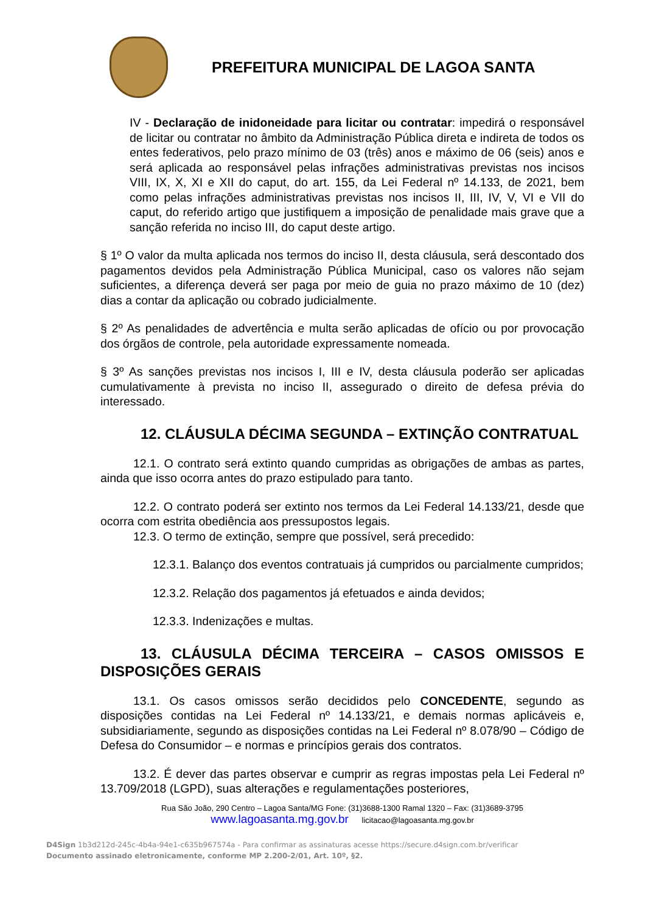PREFEITURA MUNICIPAL DE LAGOA SANTA
IV - Declaração de inidoneidade para licitar ou contratar: impedirá o responsável de licitar ou contratar no âmbito da Administração Pública direta e indireta de todos os entes federativos, pelo prazo mínimo de 03 (três) anos e máximo de 06 (seis) anos e será aplicada ao responsável pelas infrações administrativas previstas nos incisos VIII, IX, X, XI e XII do caput, do art. 155, da Lei Federal nº 14.133, de 2021, bem como pelas infrações administrativas previstas nos incisos II, III, IV, V, VI e VII do caput, do referido artigo que justifiquem a imposição de penalidade mais grave que a sanção referida no inciso III, do caput deste artigo.
§ 1º O valor da multa aplicada nos termos do inciso II, desta cláusula, será descontado dos pagamentos devidos pela Administração Pública Municipal, caso os valores não sejam suficientes, a diferença deverá ser paga por meio de guia no prazo máximo de 10 (dez) dias a contar da aplicação ou cobrado judicialmente.
§ 2º As penalidades de advertência e multa serão aplicadas de ofício ou por provocação dos órgãos de controle, pela autoridade expressamente nomeada.
§ 3º As sanções previstas nos incisos I, III e IV, desta cláusula poderão ser aplicadas cumulativamente à prevista no inciso II, assegurado o direito de defesa prévia do interessado.
12. CLÁUSULA DÉCIMA SEGUNDA – EXTINÇÃO CONTRATUAL
12.1. O contrato será extinto quando cumpridas as obrigações de ambas as partes, ainda que isso ocorra antes do prazo estipulado para tanto.
12.2. O contrato poderá ser extinto nos termos da Lei Federal 14.133/21, desde que ocorra com estrita obediência aos pressupostos legais.
12.3. O termo de extinção, sempre que possível, será precedido:
12.3.1. Balanço dos eventos contratuais já cumpridos ou parcialmente cumpridos;
12.3.2. Relação dos pagamentos já efetuados e ainda devidos;
12.3.3. Indenizações e multas.
13. CLÁUSULA DÉCIMA TERCEIRA – CASOS OMISSOS E DISPOSIÇÕES GERAIS
13.1. Os casos omissos serão decididos pelo CONCEDENTE, segundo as disposições contidas na Lei Federal nº 14.133/21, e demais normas aplicáveis e, subsidiariamente, segundo as disposições contidas na Lei Federal nº 8.078/90 – Código de Defesa do Consumidor – e normas e princípios gerais dos contratos.
13.2. É dever das partes observar e cumprir as regras impostas pela Lei Federal nº 13.709/2018 (LGPD), suas alterações e regulamentações posteriores,
Rua São João, 290 Centro – Lagoa Santa/MG Fone: (31)3688-1300 Ramal 1320 – Fax: (31)3689-3795
www.lagoasanta.mg.gov.br licitacao@lagoasanta.mg.gov.br
D4Sign 1b3d212d-245c-4b4a-94e1-c635b967574a - Para confirmar as assinaturas acesse https://secure.d4sign.com.br/verificar
Documento assinado eletronicamente, conforme MP 2.200-2/01, Art. 10º, §2.